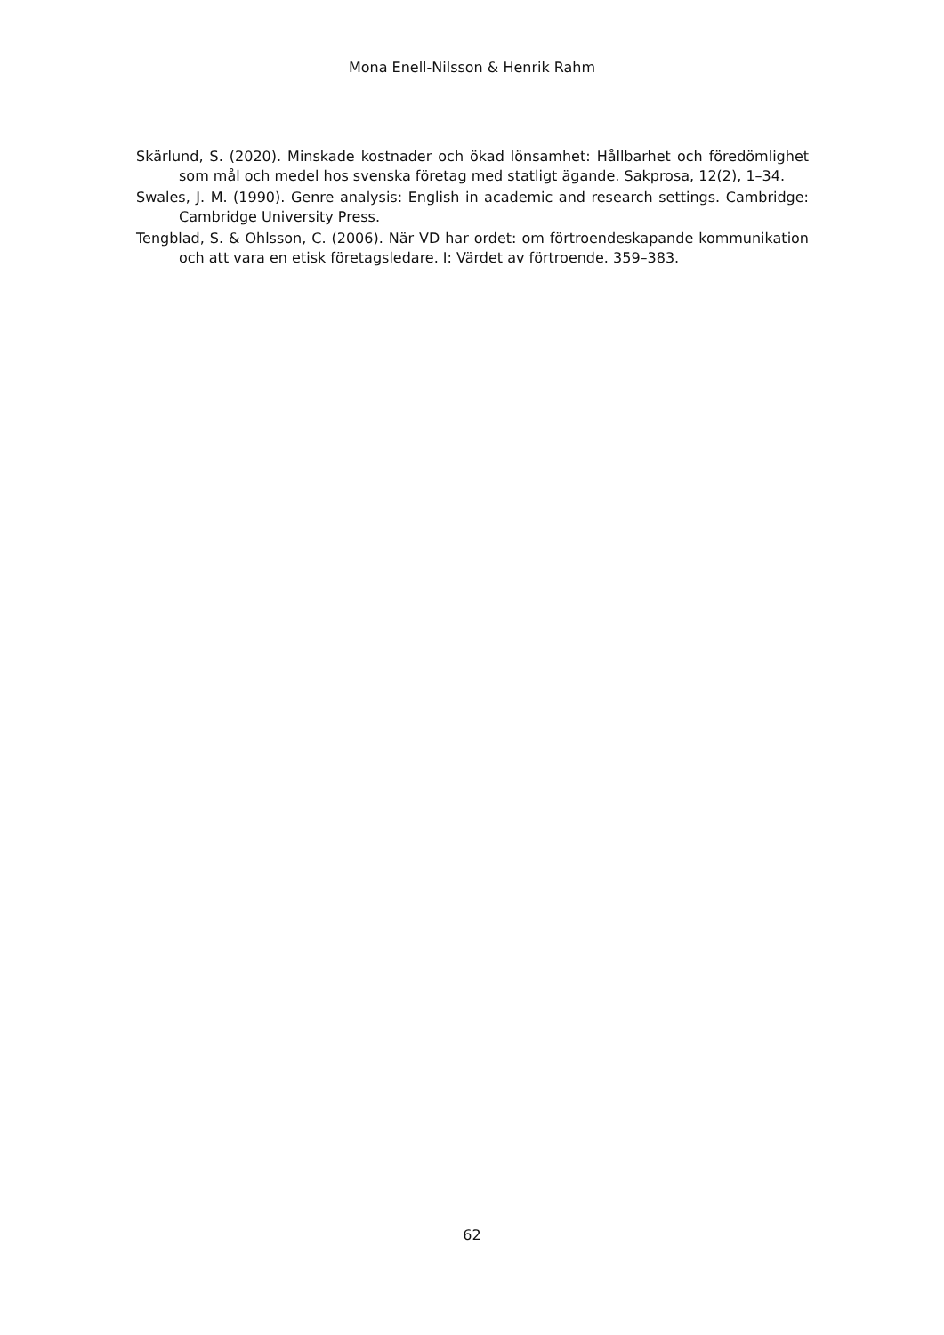Mona Enell-Nilsson & Henrik Rahm
Skärlund, S. (2020). Minskade kostnader och ökad lönsamhet: Hållbarhet och föredömlighet som mål och medel hos svenska företag med statligt ägande. Sakprosa, 12(2), 1–34.
Swales, J. M. (1990). Genre analysis: English in academic and research settings. Cambridge: Cambridge University Press.
Tengblad, S. & Ohlsson, C. (2006). När VD har ordet: om förtroendeskapande kommunikation och att vara en etisk företagsledare. I: Värdet av förtroende. 359–383.
62